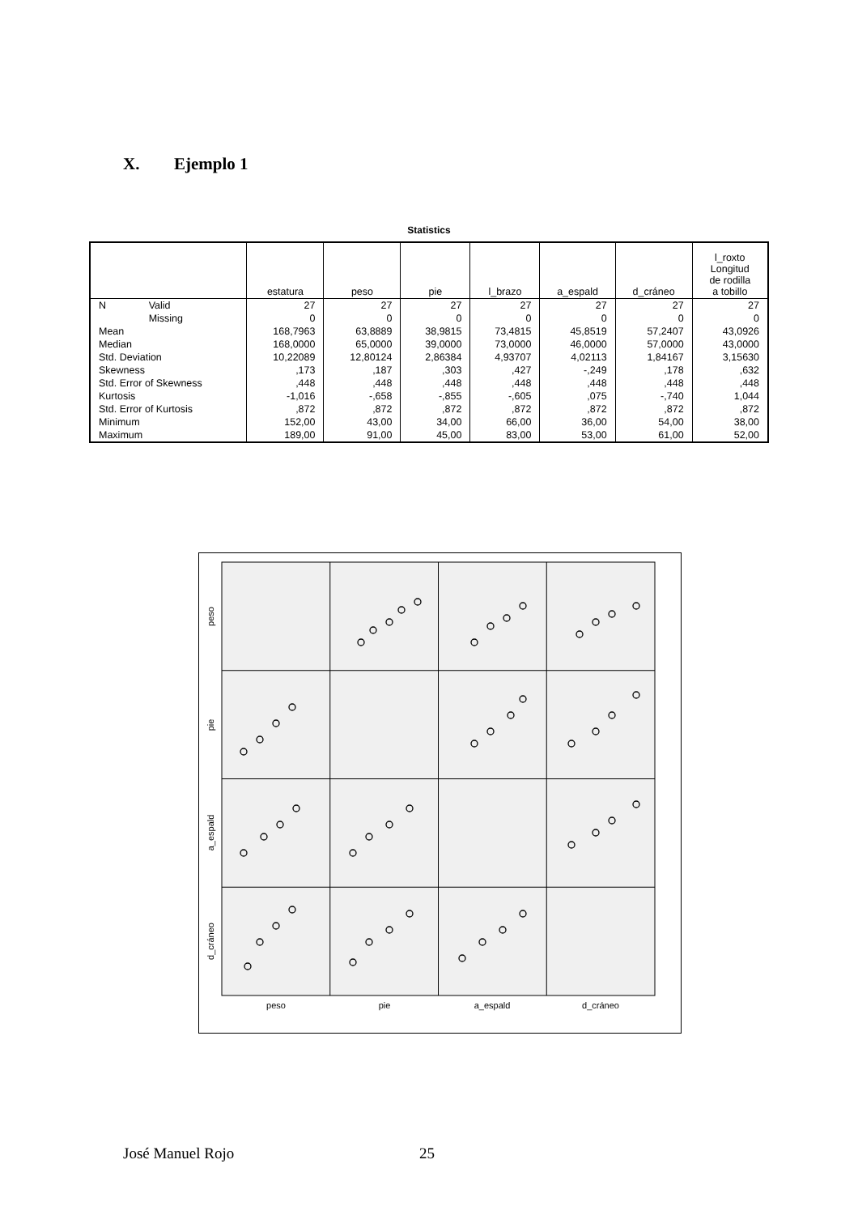X. Ejemplo 1
Statistics
| | | estatura | peso | pie | l_brazo | a_espald | d_cráneo | l_roxto Longitud de rodilla a tobillo |
| --- | --- | --- | --- | --- | --- | --- | --- | --- |
| N | Valid | 27 | 27 | 27 | 27 | 27 | 27 | 27 |
| | Missing | 0 | 0 | 0 | 0 | 0 | 0 | 0 |
| Mean | | 168,7963 | 63,8889 | 38,9815 | 73,4815 | 45,8519 | 57,2407 | 43,0926 |
| Median | | 168,0000 | 65,0000 | 39,0000 | 73,0000 | 46,0000 | 57,0000 | 43,0000 |
| Std. Deviation | | 10,22089 | 12,80124 | 2,86384 | 4,93707 | 4,02113 | 1,84167 | 3,15630 |
| Skewness | | ,173 | ,187 | ,303 | ,427 | -,249 | ,178 | ,632 |
| Std. Error of Skewness | | ,448 | ,448 | ,448 | ,448 | ,448 | ,448 | ,448 |
| Kurtosis | | -1,016 | -,658 | -,855 | -,605 | ,075 | -,740 | 1,044 |
| Std. Error of Kurtosis | | ,872 | ,872 | ,872 | ,872 | ,872 | ,872 | ,872 |
| Minimum | | 152,00 | 43,00 | 34,00 | 66,00 | 36,00 | 54,00 | 38,00 |
| Maximum | | 189,00 | 91,00 | 45,00 | 83,00 | 53,00 | 61,00 | 52,00 |
peso
pie
a_espald
d_cráneo
peso
pie
a_espald
d_cráneo
José Manuel Rojo 25